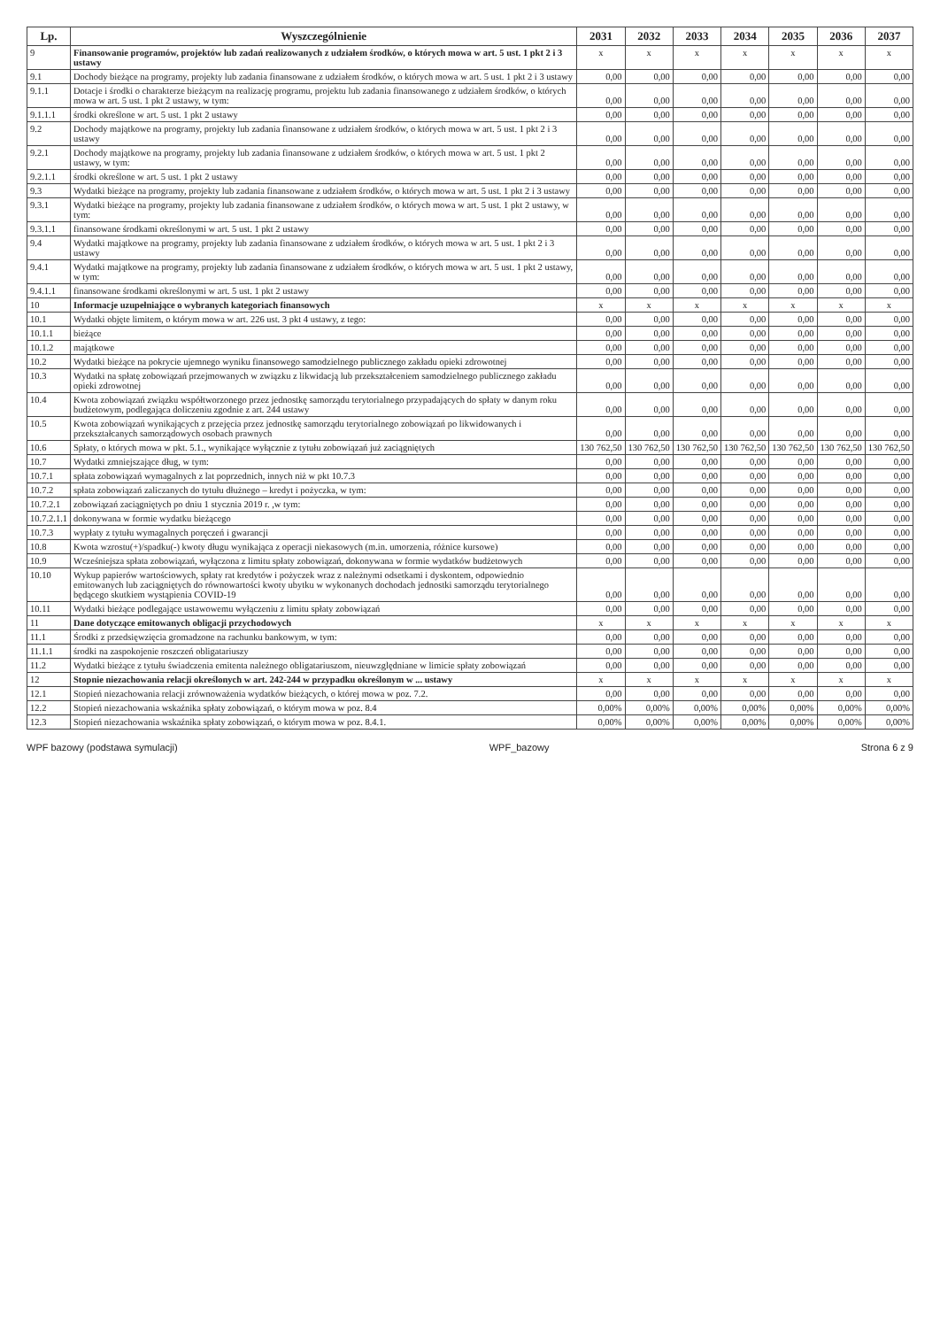| Lp. | Wyszczególnienie | 2031 | 2032 | 2033 | 2034 | 2035 | 2036 | 2037 |
| --- | --- | --- | --- | --- | --- | --- | --- | --- |
| 9 | Finansowanie programów, projektów lub zadań realizowanych z udziałem środków, o których mowa w art. 5 ust. 1 pkt 2 i 3 ustawy | x | x | x | x | x | x | x |
| 9.1 | Dochody bieżące na programy, projekty lub zadania finansowane z udziałem środków, o których mowa w art. 5 ust. 1 pkt 2 i 3 ustawy | 0,00 | 0,00 | 0,00 | 0,00 | 0,00 | 0,00 | 0,00 |
| 9.1.1 | Dotacje i środki o charakterze bieżącym na realizację programu, projektu lub zadania finansowanego z udziałem środków, o których mowa w art. 5 ust. 1 pkt 2 ustawy, w tym: | 0,00 | 0,00 | 0,00 | 0,00 | 0,00 | 0,00 | 0,00 |
| 9.1.1.1 | środki określone w art. 5 ust. 1 pkt 2 ustawy | 0,00 | 0,00 | 0,00 | 0,00 | 0,00 | 0,00 | 0,00 |
| 9.2 | Dochody majątkowe na programy, projekty lub zadania finansowane z udziałem środków, o których mowa w art. 5 ust. 1 pkt 2 i 3 ustawy | 0,00 | 0,00 | 0,00 | 0,00 | 0,00 | 0,00 | 0,00 |
| 9.2.1 | Dochody majątkowe na programy, projekty lub zadania finansowane z udziałem środków, o których mowa w art. 5 ust. 1 pkt 2 ustawy, w tym: | 0,00 | 0,00 | 0,00 | 0,00 | 0,00 | 0,00 | 0,00 |
| 9.2.1.1 | środki określone w art. 5 ust. 1 pkt 2 ustawy | 0,00 | 0,00 | 0,00 | 0,00 | 0,00 | 0,00 | 0,00 |
| 9.3 | Wydatki bieżące na programy, projekty lub zadania finansowane z udziałem środków, o których mowa w art. 5 ust. 1 pkt 2 i 3 ustawy | 0,00 | 0,00 | 0,00 | 0,00 | 0,00 | 0,00 | 0,00 |
| 9.3.1 | Wydatki bieżące na programy, projekty lub zadania finansowane z udziałem środków, o których mowa w art. 5 ust. 1 pkt 2 ustawy, w tym: | 0,00 | 0,00 | 0,00 | 0,00 | 0,00 | 0,00 | 0,00 |
| 9.3.1.1 | finansowane środkami określonymi w art. 5 ust. 1 pkt 2 ustawy | 0,00 | 0,00 | 0,00 | 0,00 | 0,00 | 0,00 | 0,00 |
| 9.4 | Wydatki majątkowe na programy, projekty lub zadania finansowane z udziałem środków, o których mowa w art. 5 ust. 1 pkt 2 i 3 ustawy | 0,00 | 0,00 | 0,00 | 0,00 | 0,00 | 0,00 | 0,00 |
| 9.4.1 | Wydatki majątkowe na programy, projekty lub zadania finansowane z udziałem środków, o których mowa w art. 5 ust. 1 pkt 2 ustawy, w tym: | 0,00 | 0,00 | 0,00 | 0,00 | 0,00 | 0,00 | 0,00 |
| 9.4.1.1 | finansowane środkami określonymi w art. 5 ust. 1 pkt 2 ustawy | 0,00 | 0,00 | 0,00 | 0,00 | 0,00 | 0,00 | 0,00 |
| 10 | Informacje uzupełniające o wybranych kategoriach finansowych | x | x | x | x | x | x | x |
| 10.1 | Wydatki objęte limitem, o którym mowa w art. 226 ust. 3 pkt 4 ustawy, z tego: | 0,00 | 0,00 | 0,00 | 0,00 | 0,00 | 0,00 | 0,00 |
| 10.1.1 | bieżące | 0,00 | 0,00 | 0,00 | 0,00 | 0,00 | 0,00 | 0,00 |
| 10.1.2 | majątkowe | 0,00 | 0,00 | 0,00 | 0,00 | 0,00 | 0,00 | 0,00 |
| 10.2 | Wydatki bieżące na pokrycie ujemnego wyniku finansowego samodzielnego publicznego zakładu opieki zdrowotnej | 0,00 | 0,00 | 0,00 | 0,00 | 0,00 | 0,00 | 0,00 |
| 10.3 | Wydatki na spłatę zobowiązań przejmowanych w związku z likwidacją lub przekształceniem samodzielnego publicznego zakładu opieki zdrowotnej | 0,00 | 0,00 | 0,00 | 0,00 | 0,00 | 0,00 | 0,00 |
| 10.4 | Kwota zobowiązań związku współtworzonego przez jednostkę samorządu terytorialnego przypadających do spłaty w danym roku budżetowym, podlegająca doliczeniu zgodnie z art. 244 ustawy | 0,00 | 0,00 | 0,00 | 0,00 | 0,00 | 0,00 | 0,00 |
| 10.5 | Kwota zobowiązań wynikających z przejęcia przez jednostkę samorządu terytorialnego zobowiązań po likwidowanych i przekształcanych samorządowych osobach prawnych | 0,00 | 0,00 | 0,00 | 0,00 | 0,00 | 0,00 | 0,00 |
| 10.6 | Spłaty, o których mowa w pkt. 5.1., wynikające wyłącznie z tytułu zobowiązań już zaciągniętych | 130 762,50 | 130 762,50 | 130 762,50 | 130 762,50 | 130 762,50 | 130 762,50 | 130 762,50 |
| 10.7 | Wydatki zmniejszające dług, w tym: | 0,00 | 0,00 | 0,00 | 0,00 | 0,00 | 0,00 | 0,00 |
| 10.7.1 | spłata zobowiązań wymagalnych z lat poprzednich, innych niż w pkt 10.7.3 | 0,00 | 0,00 | 0,00 | 0,00 | 0,00 | 0,00 | 0,00 |
| 10.7.2 | spłata zobowiązań zaliczanych do tytułu dłużnego – kredyt i pożyczka, w tym: | 0,00 | 0,00 | 0,00 | 0,00 | 0,00 | 0,00 | 0,00 |
| 10.7.2.1 | zobowiązań zaciągniętych po dniu 1 stycznia 2019 r. ,w tym: | 0,00 | 0,00 | 0,00 | 0,00 | 0,00 | 0,00 | 0,00 |
| 10.7.2.1.1 | dokonywana w formie wydatku bieżącego | 0,00 | 0,00 | 0,00 | 0,00 | 0,00 | 0,00 | 0,00 |
| 10.7.3 | wypłaty z tytułu wymagalnych poręczeń i gwarancji | 0,00 | 0,00 | 0,00 | 0,00 | 0,00 | 0,00 | 0,00 |
| 10.8 | Kwota wzrostu(+)/spadku(-) kwoty długu wynikająca z operacji niekasowych (m.in. umorzenia, różnice kursowe) | 0,00 | 0,00 | 0,00 | 0,00 | 0,00 | 0,00 | 0,00 |
| 10.9 | Wcześniejsza spłata zobowiązań, wyłączona z limitu spłaty zobowiązań, dokonywana w formie wydatków budżetowych | 0,00 | 0,00 | 0,00 | 0,00 | 0,00 | 0,00 | 0,00 |
| 10.10 | Wykup papierów wartościowych, spłaty rat kredytów i pożyczek wraz z należnymi odsetkami i dyskontem, odpowiednio emitowanych lub zaciągniętych do równowartości kwoty ubytku w wykonanych dochodach jednostki samorządu terytorialnego będącego skutkiem wystąpienia COVID-19 | 0,00 | 0,00 | 0,00 | 0,00 | 0,00 | 0,00 | 0,00 |
| 10.11 | Wydatki bieżące podlegające ustawowemu wyłączeniu z limitu spłaty zobowiązań | 0,00 | 0,00 | 0,00 | 0,00 | 0,00 | 0,00 | 0,00 |
| 11 | Dane dotyczące emitowanych obligacji przychodowych | x | x | x | x | x | x | x |
| 11.1 | Środki z przedsięwzięcia gromadzone na rachunku bankowym, w tym: | 0,00 | 0,00 | 0,00 | 0,00 | 0,00 | 0,00 | 0,00 |
| 11.1.1 | środki na zaspokojenie roszczeń obligatariuszy | 0,00 | 0,00 | 0,00 | 0,00 | 0,00 | 0,00 | 0,00 |
| 11.2 | Wydatki bieżące z tytułu świadczenia emitenta należnego obligatariuszom, nieuwzględniane w limicie spłaty zobowiązań | 0,00 | 0,00 | 0,00 | 0,00 | 0,00 | 0,00 | 0,00 |
| 12 | Stopnie niezachowania relacji określonych w art. 242-244 w przypadku określonym w ... ustawy | x | x | x | x | x | x | x |
| 12.1 | Stopień niezachowania relacji zrównoważenia wydatków bieżących, o której mowa w poz. 7.2. | 0,00 | 0,00 | 0,00 | 0,00 | 0,00 | 0,00 | 0,00 |
| 12.2 | Stopień niezachowania wskaźnika spłaty zobowiązań, o którym mowa w poz. 8.4 | 0,00% | 0,00% | 0,00% | 0,00% | 0,00% | 0,00% | 0,00% |
| 12.3 | Stopień niezachowania wskaźnika spłaty zobowiązań, o którym mowa w poz. 8.4.1. | 0,00% | 0,00% | 0,00% | 0,00% | 0,00% | 0,00% | 0,00% |
WPF bazowy (podstawa symulacji) WPF_bazowy Strona 6 z 9